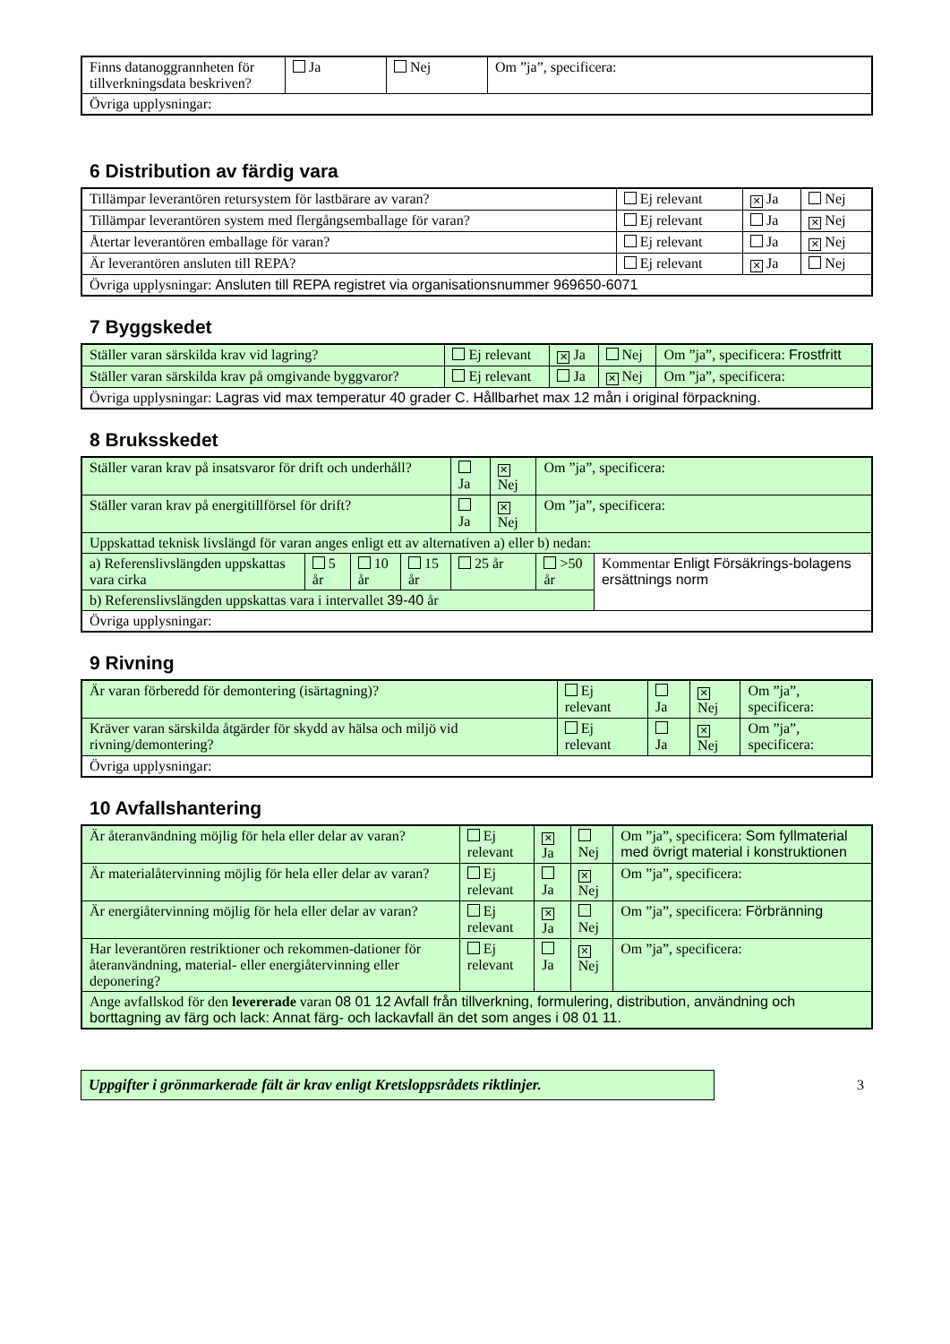| Finns datanoggrannheten för tillverkningsdata beskriven? | Ja | Nej | Om ”ja”, specificera: |
| Övriga upplysningar: | | | |
6 Distribution av färdig vara
| Tillämpar leverantören retursystem för lastbärare av varan? | Ej relevant | ✕ Ja | Nej |
| Tillämpar leverantören system med flergångsemballage för varan? | Ej relevant | Ja | ✕ Nej |
| Återtar leverantören emballage för varan? | Ej relevant | Ja | ✕ Nej |
| Är leverantören ansluten till REPA? | Ej relevant | ✕ Ja | Nej |
| Övriga upplysningar: Ansluten till REPA registret via organisationsnummer 969650-6071 | | | |
7 Byggskedet
| Ställer varan särskilda krav vid lagring? | Ej relevant | ✕ Ja | Nej | Om ”ja”, specificera: Frostfritt |
| Ställer varan särskilda krav på omgivande byggvaror? | Ej relevant | Ja | ✕ Nej | Om ”ja”, specificera: |
| Övriga upplysningar: Lagras vid max temperatur 40 grader C. Hållbarhet max 12 mån i original förpackning. | | | | |
8 Bruksskedet
| Ställer varan krav på insatsvaror för drift och underhåll? | | | | Ja | ✕ Nej | Om ”ja”, specificera: | |
| Ställer varan krav på energitillförsel för drift? | | | | Ja | ✕ Nej | Om ”ja”, specificera: | |
| Uppskattad teknisk livslängd för varan anges enligt ett av alternativen a) eller b) nedan: | | | | | | | |
| a) Referenslivslängden uppskattas vara cirka | 5 år | 10 år | 15 år | 25 år | | >50 år | Kommentar Enligt Försäkrings-bolagens ersättnings norm |
| b) Referenslivslängden uppskattas vara i intervallet 39-40 år | | | | | | | |
| Övriga upplysningar: | | | | | | | |
9 Rivning
| Är varan förberedd för demontering (isärtagning)? | Ej relevant | Ja | ✕ Nej | Om ”ja”, specificera: |
| Kräver varan särskilda åtgärder för skydd av hälsa och miljö vid rivning/demontering? | Ej relevant | Ja | ✕ Nej | Om ”ja”, specificera: |
| Övriga upplysningar: | | | | |
10 Avfallshantering
| Är återanvändning möjlig för hela eller delar av varan? | Ej relevant | ✕ Ja | Nej | Om ”ja”, specificera: Som fyllmaterial med övrigt material i konstruktionen |
| Är materialåtervinning möjlig för hela eller delar av varan? | Ej relevant | Ja | ✕ Nej | Om ”ja”, specificera: |
| Är energiåtervinning möjlig för hela eller delar av varan? | Ej relevant | ✕ Ja | Nej | Om ”ja”, specificera: Förbränning |
| Har leverantören restriktioner och rekommen-dationer för återanvändning, material- eller energiåtervinning eller deponering? | Ej relevant | Ja | ✕ Nej | Om ”ja”, specificera: |
| Ange avfallskod för den levererade varan 08 01 12 Avfall från tillverkning, formulering, distribution, användning och borttagning av färg och lack: Annat färg- och lackavfall än det som anges i 08 01 11. | | | | |
Uppgifter i grönmarkerade fält är krav enligt Kretsloppsrådets riktlinjer.
3